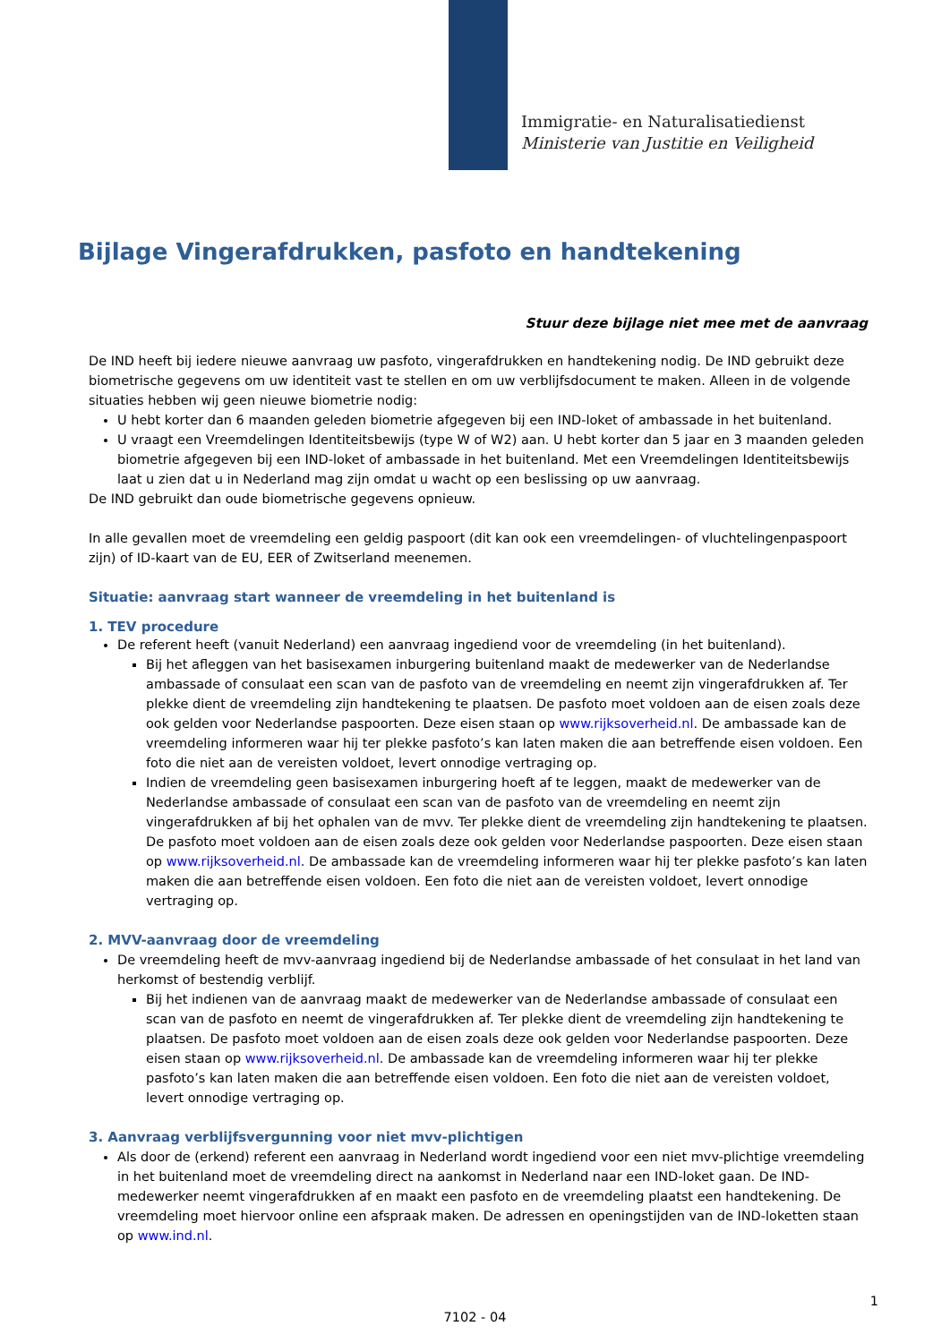Immigratie- en Naturalisatiedienst
Ministerie van Justitie en Veiligheid
Bijlage Vingerafdrukken, pasfoto en handtekening
Stuur deze bijlage niet mee met de aanvraag
De IND heeft bij iedere nieuwe aanvraag uw pasfoto, vingerafdrukken en handtekening nodig. De IND gebruikt deze biometrische gegevens om uw identiteit vast te stellen en om uw verblijfsdocument te maken. Alleen in de volgende situaties hebben wij geen nieuwe biometrie nodig:
U hebt korter dan 6 maanden geleden biometrie afgegeven bij een IND-loket of ambassade in het buitenland.
U vraagt een Vreemdelingen Identiteitsbewijs (type W of W2) aan. U hebt korter dan 5 jaar en 3 maanden geleden biometrie afgegeven bij een IND-loket of ambassade in het buitenland. Met een Vreemdelingen Identiteitsbewijs laat u zien dat u in Nederland mag zijn omdat u wacht op een beslissing op uw aanvraag.
De IND gebruikt dan oude biometrische gegevens opnieuw.
In alle gevallen moet de vreemdeling een geldig paspoort (dit kan ook een vreemdelingen- of vluchtelingenpaspoort zijn) of ID-kaart van de EU, EER of Zwitserland meenemen.
Situatie: aanvraag start wanneer de vreemdeling in het buitenland is
1. TEV procedure
De referent heeft (vanuit Nederland) een aanvraag ingediend voor de vreemdeling (in het buitenland).
Bij het afleggen van het basisexamen inburgering buitenland maakt de medewerker van de Nederlandse ambassade of consulaat een scan van de pasfoto van de vreemdeling en neemt zijn vingerafdrukken af. Ter plekke dient de vreemdeling zijn handtekening te plaatsen. De pasfoto moet voldoen aan de eisen zoals deze ook gelden voor Nederlandse paspoorten. Deze eisen staan op www.rijksoverheid.nl. De ambassade kan de vreemdeling informeren waar hij ter plekke pasfoto’s kan laten maken die aan betreffende eisen voldoen. Een foto die niet aan de vereisten voldoet, levert onnodige vertraging op.
Indien de vreemdeling geen basisexamen inburgering hoeft af te leggen, maakt de medewerker van de Nederlandse ambassade of consulaat een scan van de pasfoto van de vreemdeling en neemt zijn vingerafdrukken af bij het ophalen van de mvv. Ter plekke dient de vreemdeling zijn handtekening te plaatsen. De pasfoto moet voldoen aan de eisen zoals deze ook gelden voor Nederlandse paspoorten. Deze eisen staan op www.rijksoverheid.nl. De ambassade kan de vreemdeling informeren waar hij ter plekke pasfoto’s kan laten maken die aan betreffende eisen voldoen. Een foto die niet aan de vereisten voldoet, levert onnodige vertraging op.
2. MVV-aanvraag door de vreemdeling
De vreemdeling heeft de mvv-aanvraag ingediend bij de Nederlandse ambassade of het consulaat in het land van herkomst of bestendig verblijf.
Bij het indienen van de aanvraag maakt de medewerker van de Nederlandse ambassade of consulaat een scan van de pasfoto en neemt de vingerafdrukken af. Ter plekke dient de vreemdeling zijn handtekening te plaatsen. De pasfoto moet voldoen aan de eisen zoals deze ook gelden voor Nederlandse paspoorten. Deze eisen staan op www.rijksoverheid.nl. De ambassade kan de vreemdeling informeren waar hij ter plekke pasfoto’s kan laten maken die aan betreffende eisen voldoen. Een foto die niet aan de vereisten voldoet, levert onnodige vertraging op.
3. Aanvraag verblijfsvergunning voor niet mvv-plichtigen
Als door de (erkend) referent een aanvraag in Nederland wordt ingediend voor een niet mvv-plichtige vreemdeling in het buitenland moet de vreemdeling direct na aankomst in Nederland naar een IND-loket gaan. De IND-medewerker neemt vingerafdrukken af en maakt een pasfoto en de vreemdeling plaatst een handtekening. De vreemdeling moet hiervoor online een afspraak maken. De adressen en openingstijden van de IND-loketten staan op www.ind.nl.
1
7102 - 04